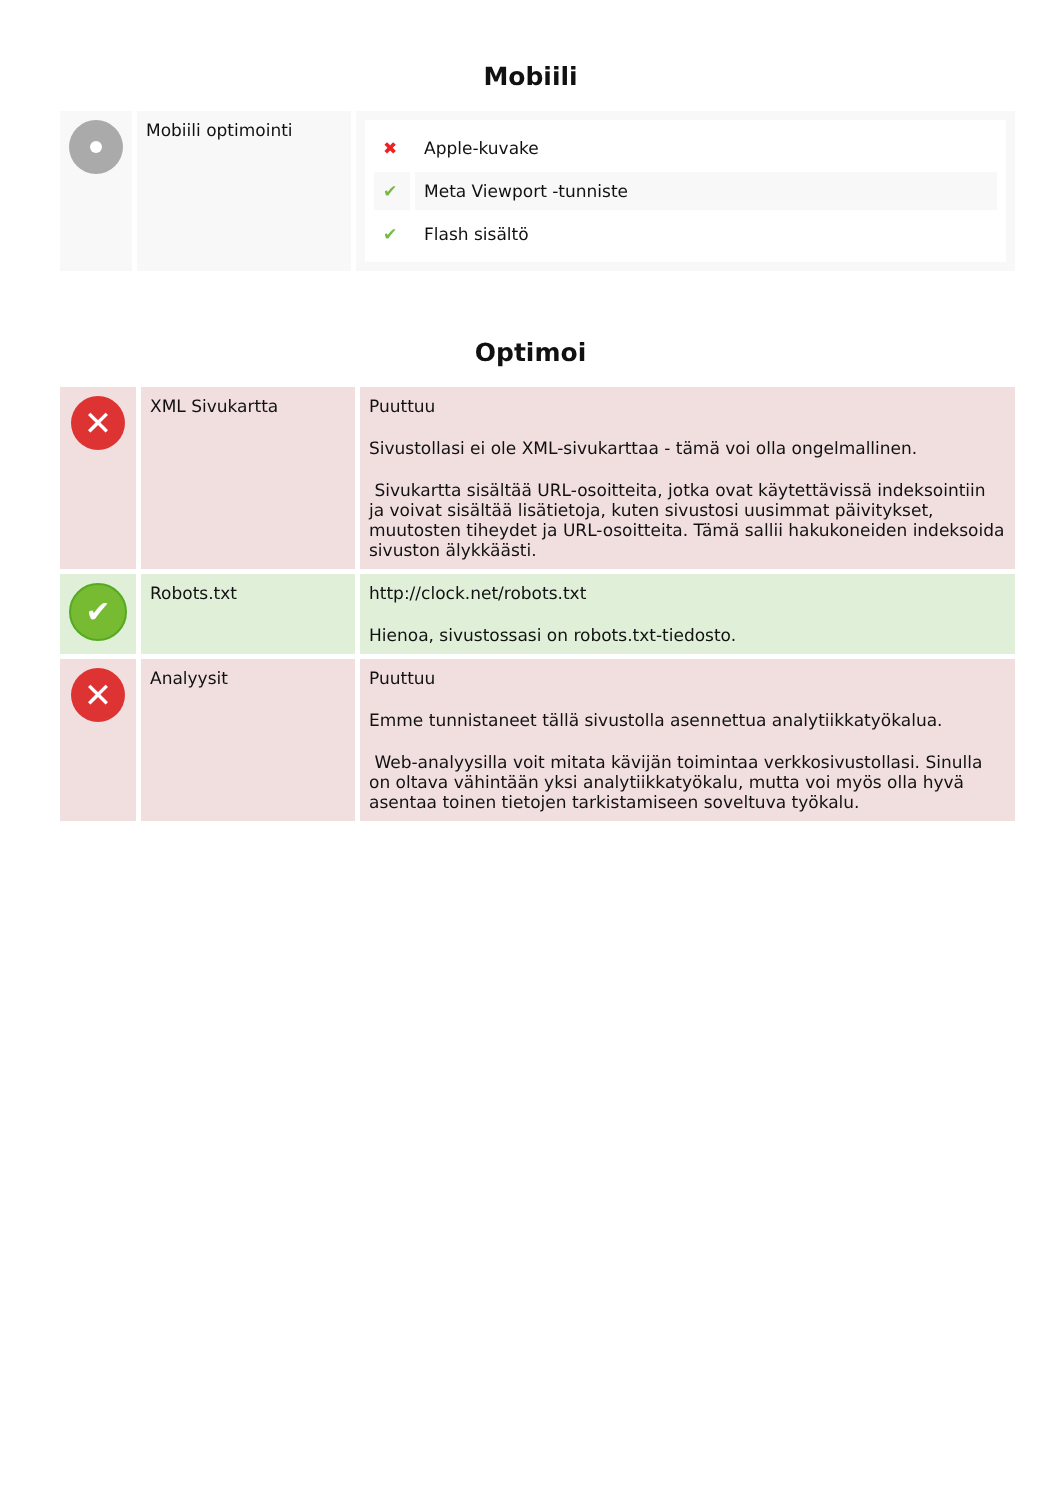Mobiili
| | Mobiili optimointi | / ✖ / Apple-kuvake / / ✔ / Meta Viewport -tunniste / / ✔ / Flash sisältö / |
Optimoi
| ✕ | XML Sivukartta | Puuttuu Sivustollasi ei ole XML-sivukarttaa - tämä voi olla ongelmallinen. Sivukartta sisältää URL-osoitteita, jotka ovat käytettävissä indeksointiin ja voivat sisältää lisätietoja, kuten sivustosi uusimmat päivitykset, muutosten tiheydet ja URL-osoitteita. Tämä sallii hakukoneiden indeksoida sivuston älykkäästi. |
| ✔ | Robots.txt | http://clock.net/robots.txt Hienoa, sivustossasi on robots.txt-tiedosto. |
| ✕ | Analyysit | Puuttuu Emme tunnistaneet tällä sivustolla asennettua analytiikkatyökalua. Web-analyysilla voit mitata kävijän toimintaa verkkosivustollasi. Sinulla on oltava vähintään yksi analytiikkatyökalu, mutta voi myös olla hyvä asentaa toinen tietojen tarkistamiseen soveltuva työkalu. |